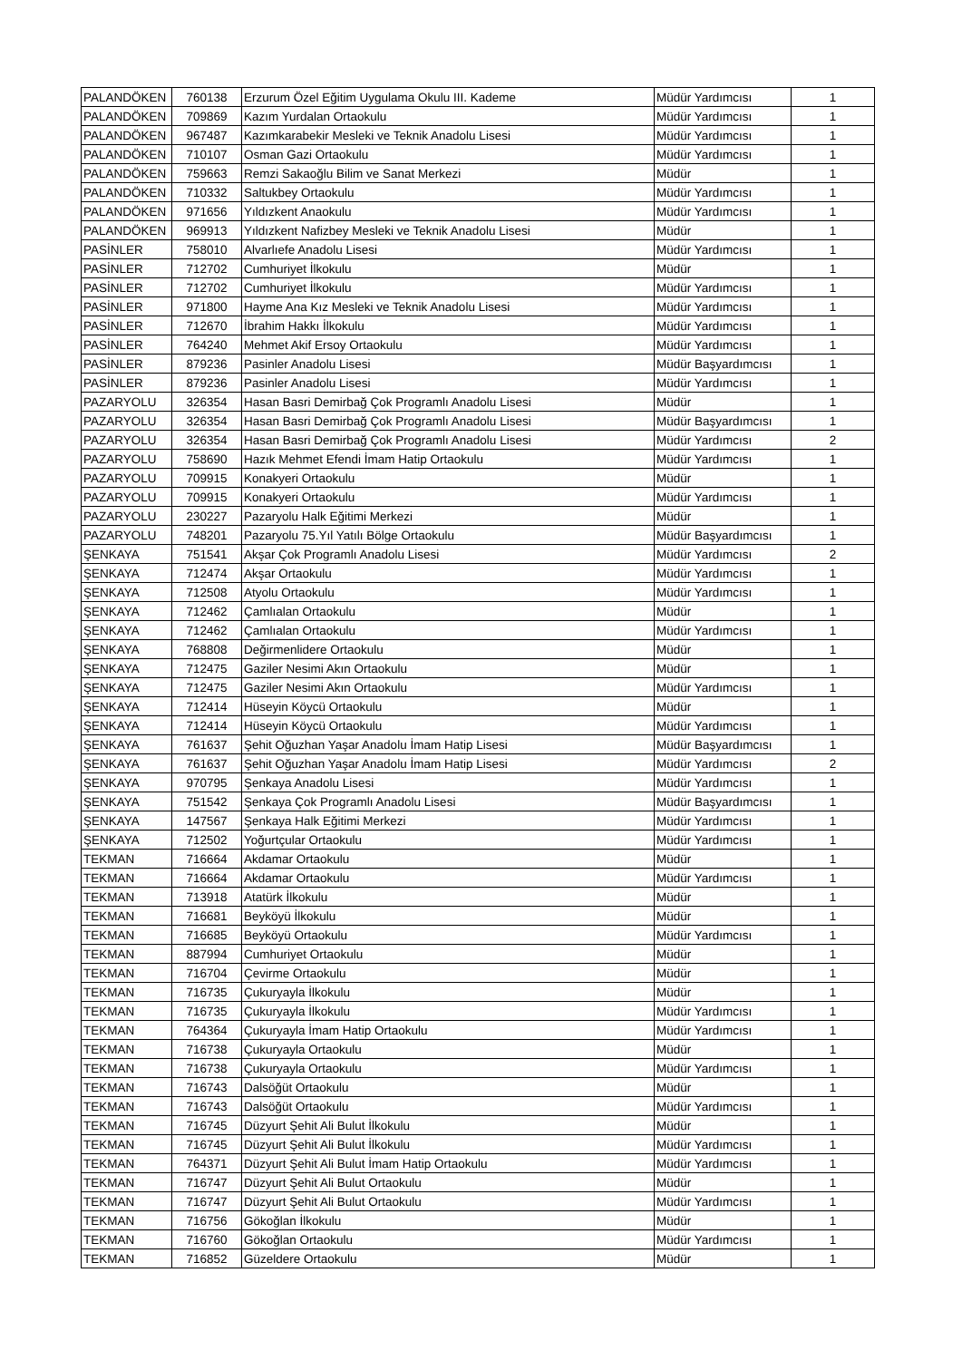| PALANDÖKEN | 760138 | Erzurum Özel Eğitim Uygulama Okulu III. Kademe | Müdür Yardımcısı | 1 |
| PALANDÖKEN | 709869 | Kazım Yurdalan Ortaokulu | Müdür Yardımcısı | 1 |
| PALANDÖKEN | 967487 | Kazımkarabekir Mesleki ve Teknik Anadolu Lisesi | Müdür Yardımcısı | 1 |
| PALANDÖKEN | 710107 | Osman Gazi Ortaokulu | Müdür Yardımcısı | 1 |
| PALANDÖKEN | 759663 | Remzi Sakaoğlu Bilim ve Sanat Merkezi | Müdür | 1 |
| PALANDÖKEN | 710332 | Saltukbey Ortaokulu | Müdür Yardımcısı | 1 |
| PALANDÖKEN | 971656 | Yıldızkent Anaokulu | Müdür Yardımcısı | 1 |
| PALANDÖKEN | 969913 | Yıldızkent Nafizbey Mesleki ve Teknik Anadolu Lisesi | Müdür | 1 |
| PASİNLER | 758010 | Alvarlıefe Anadolu Lisesi | Müdür Yardımcısı | 1 |
| PASİNLER | 712702 | Cumhuriyet İlkokulu | Müdür | 1 |
| PASİNLER | 712702 | Cumhuriyet İlkokulu | Müdür Yardımcısı | 1 |
| PASİNLER | 971800 | Hayme Ana Kız Mesleki ve Teknik Anadolu Lisesi | Müdür Yardımcısı | 1 |
| PASİNLER | 712670 | İbrahim Hakkı İlkokulu | Müdür Yardımcısı | 1 |
| PASİNLER | 764240 | Mehmet Akif Ersoy Ortaokulu | Müdür Yardımcısı | 1 |
| PASİNLER | 879236 | Pasinler Anadolu Lisesi | Müdür Başyardımcısı | 1 |
| PASİNLER | 879236 | Pasinler Anadolu Lisesi | Müdür Yardımcısı | 1 |
| PAZARYOLU | 326354 | Hasan Basri Demirbağ Çok Programlı Anadolu Lisesi | Müdür | 1 |
| PAZARYOLU | 326354 | Hasan Basri Demirbağ Çok Programlı Anadolu Lisesi | Müdür Başyardımcısı | 1 |
| PAZARYOLU | 326354 | Hasan Basri Demirbağ Çok Programlı Anadolu Lisesi | Müdür Yardımcısı | 2 |
| PAZARYOLU | 758690 | Hazık Mehmet Efendi İmam Hatip Ortaokulu | Müdür Yardımcısı | 1 |
| PAZARYOLU | 709915 | Konakyeri Ortaokulu | Müdür | 1 |
| PAZARYOLU | 709915 | Konakyeri Ortaokulu | Müdür Yardımcısı | 1 |
| PAZARYOLU | 230227 | Pazaryolu Halk Eğitimi Merkezi | Müdür | 1 |
| PAZARYOLU | 748201 | Pazaryolu 75.Yıl Yatılı Bölge Ortaokulu | Müdür Başyardımcısı | 1 |
| ŞENKAYA | 751541 | Akşar Çok Programlı Anadolu Lisesi | Müdür Yardımcısı | 2 |
| ŞENKAYA | 712474 | Akşar Ortaokulu | Müdür Yardımcısı | 1 |
| ŞENKAYA | 712508 | Atyolu Ortaokulu | Müdür Yardımcısı | 1 |
| ŞENKAYA | 712462 | Çamlıalan Ortaokulu | Müdür | 1 |
| ŞENKAYA | 712462 | Çamlıalan Ortaokulu | Müdür Yardımcısı | 1 |
| ŞENKAYA | 768808 | Değirmenlidere Ortaokulu | Müdür | 1 |
| ŞENKAYA | 712475 | Gaziler Nesimi Akın Ortaokulu | Müdür | 1 |
| ŞENKAYA | 712475 | Gaziler Nesimi Akın Ortaokulu | Müdür Yardımcısı | 1 |
| ŞENKAYA | 712414 | Hüseyin Köycü Ortaokulu | Müdür | 1 |
| ŞENKAYA | 712414 | Hüseyin Köycü Ortaokulu | Müdür Yardımcısı | 1 |
| ŞENKAYA | 761637 | Şehit Oğuzhan Yaşar Anadolu İmam Hatip Lisesi | Müdür Başyardımcısı | 1 |
| ŞENKAYA | 761637 | Şehit Oğuzhan Yaşar Anadolu İmam Hatip Lisesi | Müdür Yardımcısı | 2 |
| ŞENKAYA | 970795 | Şenkaya Anadolu Lisesi | Müdür Yardımcısı | 1 |
| ŞENKAYA | 751542 | Şenkaya Çok Programlı Anadolu Lisesi | Müdür Başyardımcısı | 1 |
| ŞENKAYA | 147567 | Şenkaya Halk Eğitimi Merkezi | Müdür Yardımcısı | 1 |
| ŞENKAYA | 712502 | Yoğurtçular Ortaokulu | Müdür Yardımcısı | 1 |
| TEKMAN | 716664 | Akdamar Ortaokulu | Müdür | 1 |
| TEKMAN | 716664 | Akdamar Ortaokulu | Müdür Yardımcısı | 1 |
| TEKMAN | 713918 | Atatürk İlkokulu | Müdür | 1 |
| TEKMAN | 716681 | Beyköyü İlkokulu | Müdür | 1 |
| TEKMAN | 716685 | Beyköyü Ortaokulu | Müdür Yardımcısı | 1 |
| TEKMAN | 887994 | Cumhuriyet Ortaokulu | Müdür | 1 |
| TEKMAN | 716704 | Çevirme Ortaokulu | Müdür | 1 |
| TEKMAN | 716735 | Çukuryayla İlkokulu | Müdür | 1 |
| TEKMAN | 716735 | Çukuryayla İlkokulu | Müdür Yardımcısı | 1 |
| TEKMAN | 764364 | Çukuryayla İmam Hatip Ortaokulu | Müdür Yardımcısı | 1 |
| TEKMAN | 716738 | Çukuryayla Ortaokulu | Müdür | 1 |
| TEKMAN | 716738 | Çukuryayla Ortaokulu | Müdür Yardımcısı | 1 |
| TEKMAN | 716743 | Dalsöğüt Ortaokulu | Müdür | 1 |
| TEKMAN | 716743 | Dalsöğüt Ortaokulu | Müdür Yardımcısı | 1 |
| TEKMAN | 716745 | Düzyurt Şehit Ali Bulut İlkokulu | Müdür | 1 |
| TEKMAN | 716745 | Düzyurt Şehit Ali Bulut İlkokulu | Müdür Yardımcısı | 1 |
| TEKMAN | 764371 | Düzyurt Şehit Ali Bulut İmam Hatip Ortaokulu | Müdür Yardımcısı | 1 |
| TEKMAN | 716747 | Düzyurt Şehit Ali Bulut Ortaokulu | Müdür | 1 |
| TEKMAN | 716747 | Düzyurt Şehit Ali Bulut Ortaokulu | Müdür Yardımcısı | 1 |
| TEKMAN | 716756 | Gökoğlan İlkokulu | Müdür | 1 |
| TEKMAN | 716760 | Gökoğlan Ortaokulu | Müdür Yardımcısı | 1 |
| TEKMAN | 716852 | Güzeldere Ortaokulu | Müdür | 1 |